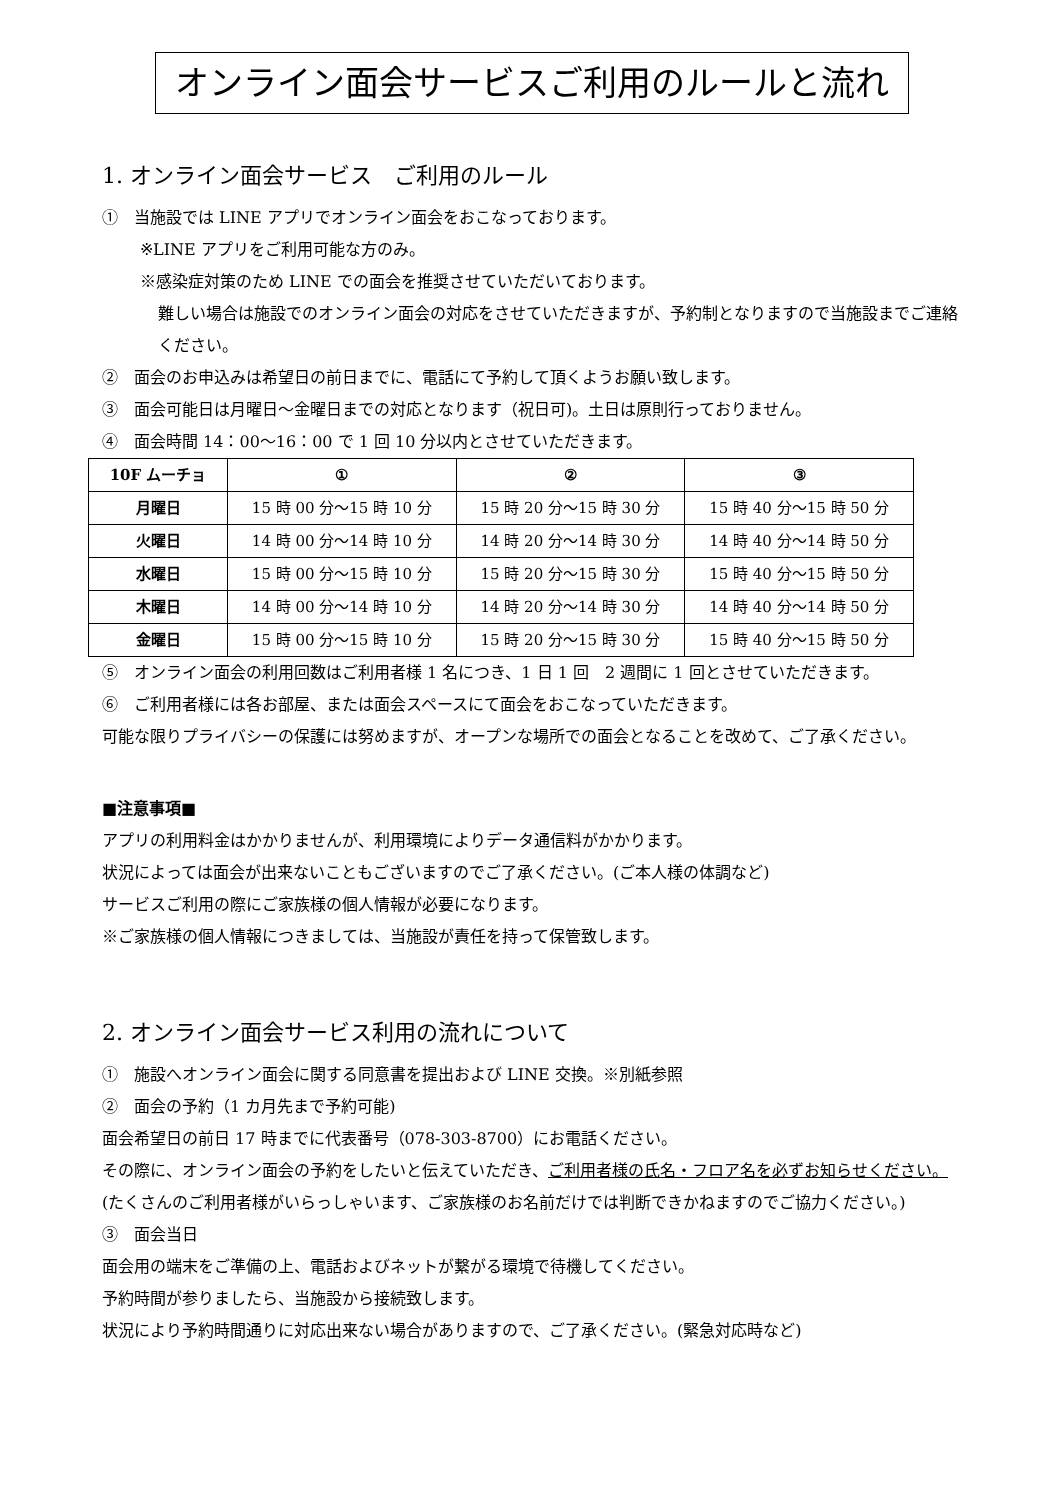オンライン面会サービスご利用のルールと流れ
1. オンライン面会サービス　ご利用のルール
①　当施設では LINE アプリでオンライン面会をおこなっております。
※LINE アプリをご利用可能な方のみ。
※感染症対策のため LINE での面会を推奨させていただいております。
難しい場合は施設でのオンライン面会の対応をさせていただきますが、予約制となりますので当施設までご連絡ください。
②　面会のお申込みは希望日の前日までに、電話にて予約して頂くようお願い致します。
③　面会可能日は月曜日～金曜日までの対応となります（祝日可)。土日は原則行っておりません。
④　面会時間 14：00～16：00 で 1 回 10 分以内とさせていただきます。
| 10F ムーチョ | ① | ② | ③ |
| --- | --- | --- | --- |
| 月曜日 | 15 時 00 分～15 時 10 分 | 15 時 20 分～15 時 30 分 | 15 時 40 分～15 時 50 分 |
| 火曜日 | 14 時 00 分～14 時 10 分 | 14 時 20 分～14 時 30 分 | 14 時 40 分～14 時 50 分 |
| 水曜日 | 15 時 00 分～15 時 10 分 | 15 時 20 分～15 時 30 分 | 15 時 40 分～15 時 50 分 |
| 木曜日 | 14 時 00 分～14 時 10 分 | 14 時 20 分～14 時 30 分 | 14 時 40 分～14 時 50 分 |
| 金曜日 | 15 時 00 分～15 時 10 分 | 15 時 20 分～15 時 30 分 | 15 時 40 分～15 時 50 分 |
⑤　オンライン面会の利用回数はご利用者様 1 名につき、1 日 1 回　2 週間に 1 回とさせていただきます。
⑥　ご利用者様には各お部屋、または面会スペースにて面会をおこなっていただきます。
可能な限りプライバシーの保護には努めますが、オープンな場所での面会となることを改めて、ご了承ください。
■注意事項■
アプリの利用料金はかかりませんが、利用環境によりデータ通信料がかかります。
状況によっては面会が出来ないこともございますのでご了承ください。(ご本人様の体調など)
サービスご利用の際にご家族様の個人情報が必要になります。
※ご家族様の個人情報につきましては、当施設が責任を持って保管致します。
2. オンライン面会サービス利用の流れについて
①　施設へオンライン面会に関する同意書を提出および LINE 交換。※別紙参照
②　面会の予約（1 カ月先まで予約可能)
面会希望日の前日 17 時までに代表番号（078-303-8700）にお電話ください。
その際に、オンライン面会の予約をしたいと伝えていただき、ご利用者様の氏名・フロア名を必ずお知らせください。(たくさんのご利用者様がいらっしゃいます、ご家族様のお名前だけでは判断できかねますのでご協力ください。)
③　面会当日
面会用の端末をご準備の上、電話およびネットが繋がる環境で待機してください。
予約時間が参りましたら、当施設から接続致します。
状況により予約時間通りに対応出来ない場合がありますので、ご了承ください。(緊急対応時など)